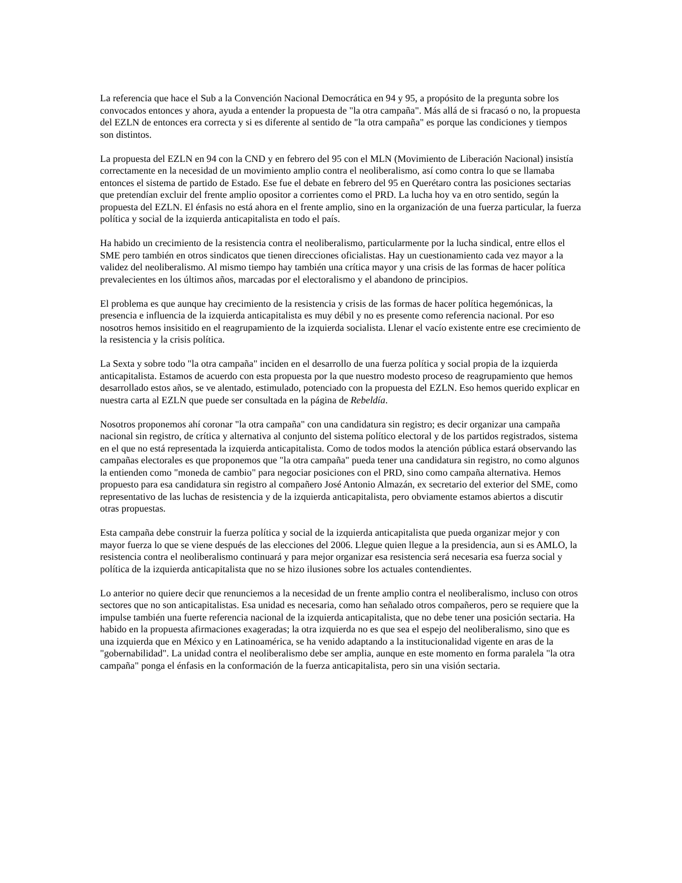La referencia que hace el Sub a la Convención Nacional Democrática en 94 y 95, a propósito de la pregunta sobre los convocados entonces y ahora, ayuda a entender la propuesta de "la otra campaña". Más allá de si fracasó o no, la propuesta del EZLN de entonces era correcta y si es diferente al sentido de "la otra campaña" es porque las condiciones y tiempos son distintos.
La propuesta del EZLN en 94 con la CND y en febrero del 95 con el MLN (Movimiento de Liberación Nacional) insistía correctamente en la necesidad de un movimiento amplio contra el neoliberalismo, así como contra lo que se llamaba entonces el sistema de partido de Estado. Ese fue el debate en febrero del 95 en Querétaro contra las posiciones sectarias que pretendían excluir del frente amplio opositor a corrientes como el PRD. La lucha hoy va en otro sentido, según la propuesta del EZLN. El énfasis no está ahora en el frente amplio, sino en la organización de una fuerza particular, la fuerza política y social de la izquierda anticapitalista en todo el país.
Ha habido un crecimiento de la resistencia contra el neoliberalismo, particularmente por la lucha sindical, entre ellos el SME pero también en otros sindicatos que tienen direcciones oficialistas. Hay un cuestionamiento cada vez mayor a la validez del neoliberalismo. Al mismo tiempo hay también una crítica mayor y una crisis de las formas de hacer política prevalecientes en los últimos años, marcadas por el electoralismo y el abandono de principios.
El problema es que aunque hay crecimiento de la resistencia y crisis de las formas de hacer política hegemónicas, la presencia e influencia de la izquierda anticapitalista es muy débil y no es presente como referencia nacional. Por eso nosotros hemos insisitido en el reagrupamiento de la izquierda socialista. Llenar el vacío existente entre ese crecimiento de la resistencia y la crisis política.
La Sexta y sobre todo "la otra campaña" inciden en el desarrollo de una fuerza política y social propia de la izquierda anticapitalista. Estamos de acuerdo con esta propuesta por la que nuestro modesto proceso de reagrupamiento que hemos desarrollado estos años, se ve alentado, estimulado, potenciado con la propuesta del EZLN. Eso hemos querido explicar en nuestra carta al EZLN que puede ser consultada en la página de Rebeldía.
Nosotros proponemos ahí coronar "la otra campaña" con una candidatura sin registro; es decir organizar una campaña nacional sin registro, de crítica y alternativa al conjunto del sistema político electoral y de los partidos registrados, sistema en el que no está representada la izquierda anticapitalista. Como de todos modos la atención pública estará observando las campañas electorales es que proponemos que "la otra campaña" pueda tener una candidatura sin registro, no como algunos la entienden como "moneda de cambio" para negociar posiciones con el PRD, sino como campaña alternativa. Hemos propuesto para esa candidatura sin registro al compañero José Antonio Almazán, ex secretario del exterior del SME, como representativo de las luchas de resistencia y de la izquierda anticapitalista, pero obviamente estamos abiertos a discutir otras propuestas.
Esta campaña debe construir la fuerza política y social de la izquierda anticapitalista que pueda organizar mejor y con mayor fuerza lo que se viene después de las elecciones del 2006. Llegue quien llegue a la presidencia, aun si es AMLO, la resistencia contra el neoliberalismo continuará y para mejor organizar esa resistencia será necesaria esa fuerza social y política de la izquierda anticapitalista que no se hizo ilusiones sobre los actuales contendientes.
Lo anterior no quiere decir que renunciemos a la necesidad de un frente amplio contra el neoliberalismo, incluso con otros sectores que no son anticapitalistas. Esa unidad es necesaria, como han señalado otros compañeros, pero se requiere que la impulse también una fuerte referencia nacional de la izquierda anticapitalista, que no debe tener una posición sectaria. Ha habido en la propuesta afirmaciones exageradas; la otra izquierda no es que sea el espejo del neoliberalismo, sino que es una izquierda que en México y en Latinoamérica, se ha venido adaptando a la institucionalidad vigente en aras de la "gobernabilidad". La unidad contra el neoliberalismo debe ser amplia, aunque en este momento en forma paralela "la otra campaña" ponga el énfasis en la conformación de la fuerza anticapitalista, pero sin una visión sectaria.